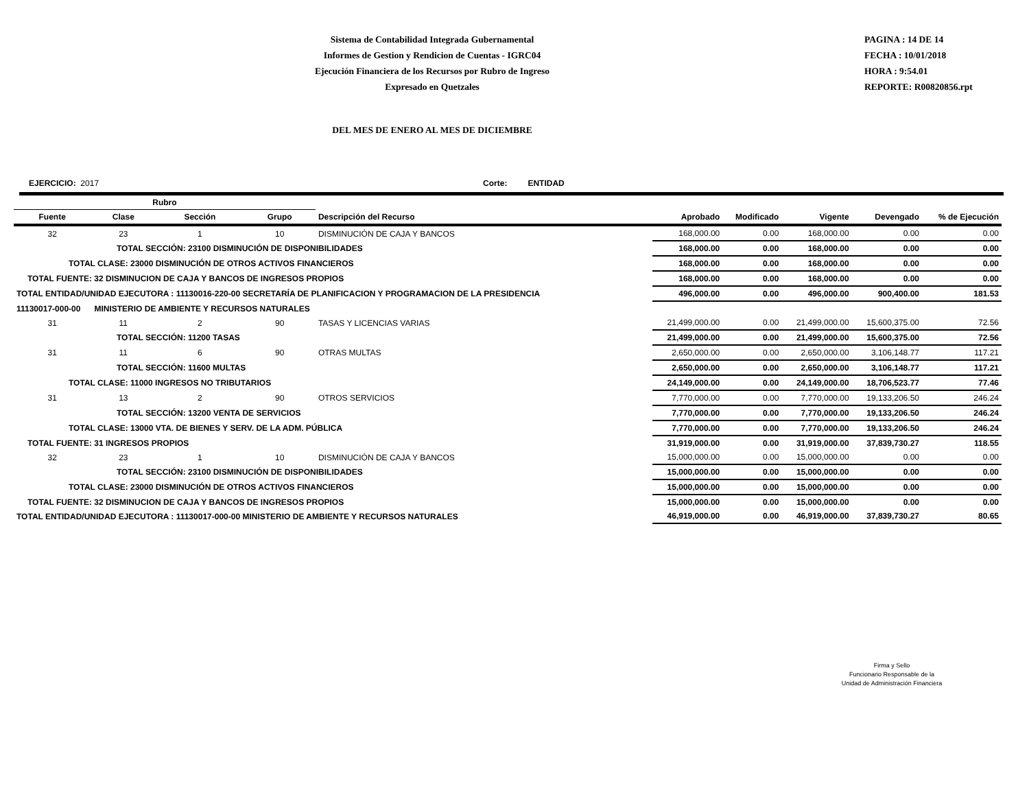Sistema de Contabilidad Integrada Gubernamental
Informes de Gestion y Rendicion de Cuentas - IGRC04
Ejecución Financiera de los Recursos por Rubro de Ingreso
Expresado en Quetzales
PAGINA : 14 DE 14
FECHA : 10/01/2018
HORA : 9:54.01
REPORTE: R00820856.rpt
DEL MES DE ENERO AL MES DE DICIEMBRE
EJERCICIO: 2017 Corte: ENTIDAD
| Rubro | | | | | | | | | |
| --- | --- | --- | --- | --- | --- | --- | --- | --- | --- |
| Fuente | Clase | Sección | Grupo | Descripción del Recurso | Aprobado | Modificado | Vigente | Devengado | % de Ejecución |
| 32 | 23 | 1 | 10 | DISMINUCIÓN DE CAJA Y BANCOS | 168,000.00 | 0.00 | 168,000.00 | 0.00 | 0.00 |
| TOTAL SECCIÓN: 23100 DISMINUCIÓN DE DISPONIBILIDADES | | | | | 168,000.00 | 0.00 | 168,000.00 | 0.00 | 0.00 |
| TOTAL CLASE: 23000 DISMINUCIÓN DE OTROS ACTIVOS FINANCIEROS | | | | | 168,000.00 | 0.00 | 168,000.00 | 0.00 | 0.00 |
| TOTAL FUENTE: 32 DISMINUCION DE CAJA Y BANCOS DE INGRESOS PROPIOS | | | | | 168,000.00 | 0.00 | 168,000.00 | 0.00 | 0.00 |
| TOTAL ENTIDAD/UNIDAD EJECUTORA : 11130016-220-00 SECRETARÍA DE PLANIFICACION Y PROGRAMACION DE LA PRESIDENCIA | | | | | 496,000.00 | 0.00 | 496,000.00 | 900,400.00 | 181.53 |
| 11130017-000-00 MINISTERIO DE AMBIENTE Y RECURSOS NATURALES | | | | | | | | | |
| 31 | 11 | 2 | 90 | TASAS Y LICENCIAS VARIAS | 21,499,000.00 | 0.00 | 21,499,000.00 | 15,600,375.00 | 72.56 |
| TOTAL SECCIÓN: 11200 TASAS | | | | | 21,499,000.00 | 0.00 | 21,499,000.00 | 15,600,375.00 | 72.56 |
| 31 | 11 | 6 | 90 | OTRAS MULTAS | 2,650,000.00 | 0.00 | 2,650,000.00 | 3,106,148.77 | 117.21 |
| TOTAL SECCIÓN: 11600 MULTAS | | | | | 2,650,000.00 | 0.00 | 2,650,000.00 | 3,106,148.77 | 117.21 |
| TOTAL CLASE: 11000 INGRESOS NO TRIBUTARIOS | | | | | 24,149,000.00 | 0.00 | 24,149,000.00 | 18,706,523.77 | 77.46 |
| 31 | 13 | 2 | 90 | OTROS SERVICIOS | 7,770,000.00 | 0.00 | 7,770,000.00 | 19,133,206.50 | 246.24 |
| TOTAL SECCIÓN: 13200 VENTA DE SERVICIOS | | | | | 7,770,000.00 | 0.00 | 7,770,000.00 | 19,133,206.50 | 246.24 |
| TOTAL CLASE: 13000 VTA. DE BIENES Y SERV. DE LA ADM. PÚBLICA | | | | | 7,770,000.00 | 0.00 | 7,770,000.00 | 19,133,206.50 | 246.24 |
| TOTAL FUENTE: 31 INGRESOS PROPIOS | | | | | 31,919,000.00 | 0.00 | 31,919,000.00 | 37,839,730.27 | 118.55 |
| 32 | 23 | 1 | 10 | DISMINUCIÓN DE CAJA Y BANCOS | 15,000,000.00 | 0.00 | 15,000,000.00 | 0.00 | 0.00 |
| TOTAL SECCIÓN: 23100 DISMINUCIÓN DE DISPONIBILIDADES | | | | | 15,000,000.00 | 0.00 | 15,000,000.00 | 0.00 | 0.00 |
| TOTAL CLASE: 23000 DISMINUCIÓN DE OTROS ACTIVOS FINANCIEROS | | | | | 15,000,000.00 | 0.00 | 15,000,000.00 | 0.00 | 0.00 |
| TOTAL FUENTE: 32 DISMINUCION DE CAJA Y BANCOS DE INGRESOS PROPIOS | | | | | 15,000,000.00 | 0.00 | 15,000,000.00 | 0.00 | 0.00 |
| TOTAL ENTIDAD/UNIDAD EJECUTORA : 11130017-000-00 MINISTERIO DE AMBIENTE Y RECURSOS NATURALES | | | | | 46,919,000.00 | 0.00 | 46,919,000.00 | 37,839,730.27 | 80.65 |
Firma y Sello
Funcionario Responsable de la
Unidad de Administración Financiera